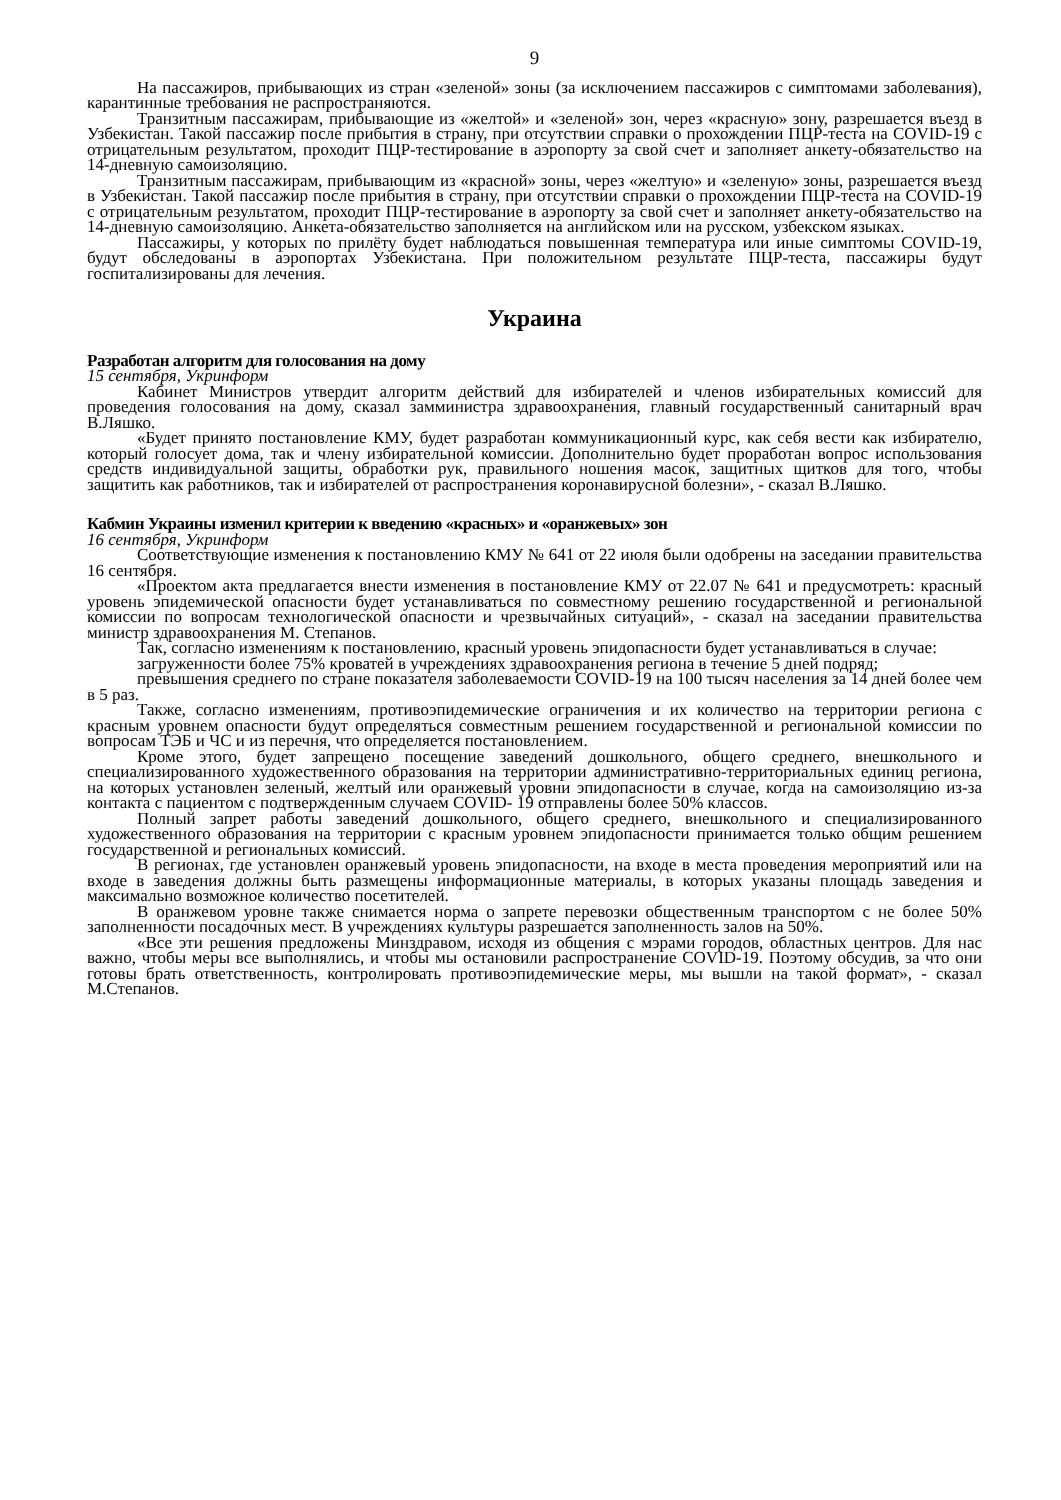9
На пассажиров, прибывающих из стран «зеленой» зоны (за исключением пассажиров с симптомами заболевания), карантинные требования не распространяются.
Транзитным пассажирам, прибывающие из «желтой» и «зеленой» зон, через «красную» зону, разрешается въезд в Узбекистан. Такой пассажир после прибытия в страну, при отсутствии справки о прохождении ПЦР-теста на COVID-19 с отрицательным результатом, проходит ПЦР-тестирование в аэропорту за свой счет и заполняет анкету-обязательство на 14-дневную самоизоляцию.
Транзитным пассажирам, прибывающим из «красной» зоны, через «желтую» и «зеленую» зоны, разрешается въезд в Узбекистан. Такой пассажир после прибытия в страну, при отсутствии справки о прохождении ПЦР-теста на COVID-19 с отрицательным результатом, проходит ПЦР-тестирование в аэропорту за свой счет и заполняет анкету-обязательство на 14-дневную самоизоляцию. Анкета-обязательство заполняется на английском или на русском, узбекском языках.
Пассажиры, у которых по прилёту будет наблюдаться повышенная температура или иные симптомы COVID-19, будут обследованы в аэропортах Узбекистана. При положительном результате ПЦР-теста, пассажиры будут госпитализированы для лечения.
Украина
Разработан алгоритм для голосования на дому
15 сентября, Укринформ
Кабинет Министров утвердит алгоритм действий для избирателей и членов избирательных комиссий для проведения голосования на дому, сказал замминистра здравоохранения, главный государственный санитарный врач В.Ляшко.
«Будет принято постановление КМУ, будет разработан коммуникационный курс, как себя вести как избирателю, который голосует дома, так и члену избирательной комиссии. Дополнительно будет проработан вопрос использования средств индивидуальной защиты, обработки рук, правильного ношения масок, защитных щитков для того, чтобы защитить как работников, так и избирателей от распространения коронавирусной болезни», - сказал В.Ляшко.
Кабмин Украины изменил критерии к введению «красных» и «оранжевых» зон
16 сентября, Укринформ
Соответствующие изменения к постановлению КМУ № 641 от 22 июля были одобрены на заседании правительства 16 сентября.
«Проектом акта предлагается внести изменения в постановление КМУ от 22.07 № 641 и предусмотреть: красный уровень эпидемической опасности будет устанавливаться по совместному решению государственной и региональной комиссии по вопросам технологической опасности и чрезвычайных ситуаций», - сказал на заседании правительства министр здравоохранения М. Степанов.
Так, согласно изменениям к постановлению, красный уровень эпидопасности будет устанавливаться в случае:
загруженности более 75% кроватей в учреждениях здравоохранения региона в течение 5 дней подряд;
превышения среднего по стране показателя заболеваемости COVID-19 на 100 тысяч населения за 14 дней более чем в 5 раз.
Также, согласно изменениям, противоэпидемические ограничения и их количество на территории региона с красным уровнем опасности будут определяться совместным решением государственной и региональной комиссии по вопросам ТЭБ и ЧС и из перечня, что определяется постановлением.
Кроме этого, будет запрещено посещение заведений дошкольного, общего среднего, внешкольного и специализированного художественного образования на территории административно-территориальных единиц региона, на которых установлен зеленый, желтый или оранжевый уровни эпидопасности в случае, когда на самоизоляцию из-за контакта с пациентом с подтвержденным случаем COVID- 19 отправлены более 50% классов.
Полный запрет работы заведений дошкольного, общего среднего, внешкольного и специализированного художественного образования на территории с красным уровнем эпидопасности принимается только общим решением государственной и региональных комиссий.
В регионах, где установлен оранжевый уровень эпидопасности, на входе в места проведения мероприятий или на входе в заведения должны быть размещены информационные материалы, в которых указаны площадь заведения и максимально возможное количество посетителей.
В оранжевом уровне также снимается норма о запрете перевозки общественным транспортом с не более 50% заполненности посадочных мест. В учреждениях культуры разрешается заполненность залов на 50%.
«Все эти решения предложены Минздравом, исходя из общения с мэрами городов, областных центров. Для нас важно, чтобы меры все выполнялись, и чтобы мы остановили распространение COVID-19. Поэтому обсудив, за что они готовы брать ответственность, контролировать противоэпидемические меры, мы вышли на такой формат», - сказал М.Степанов.